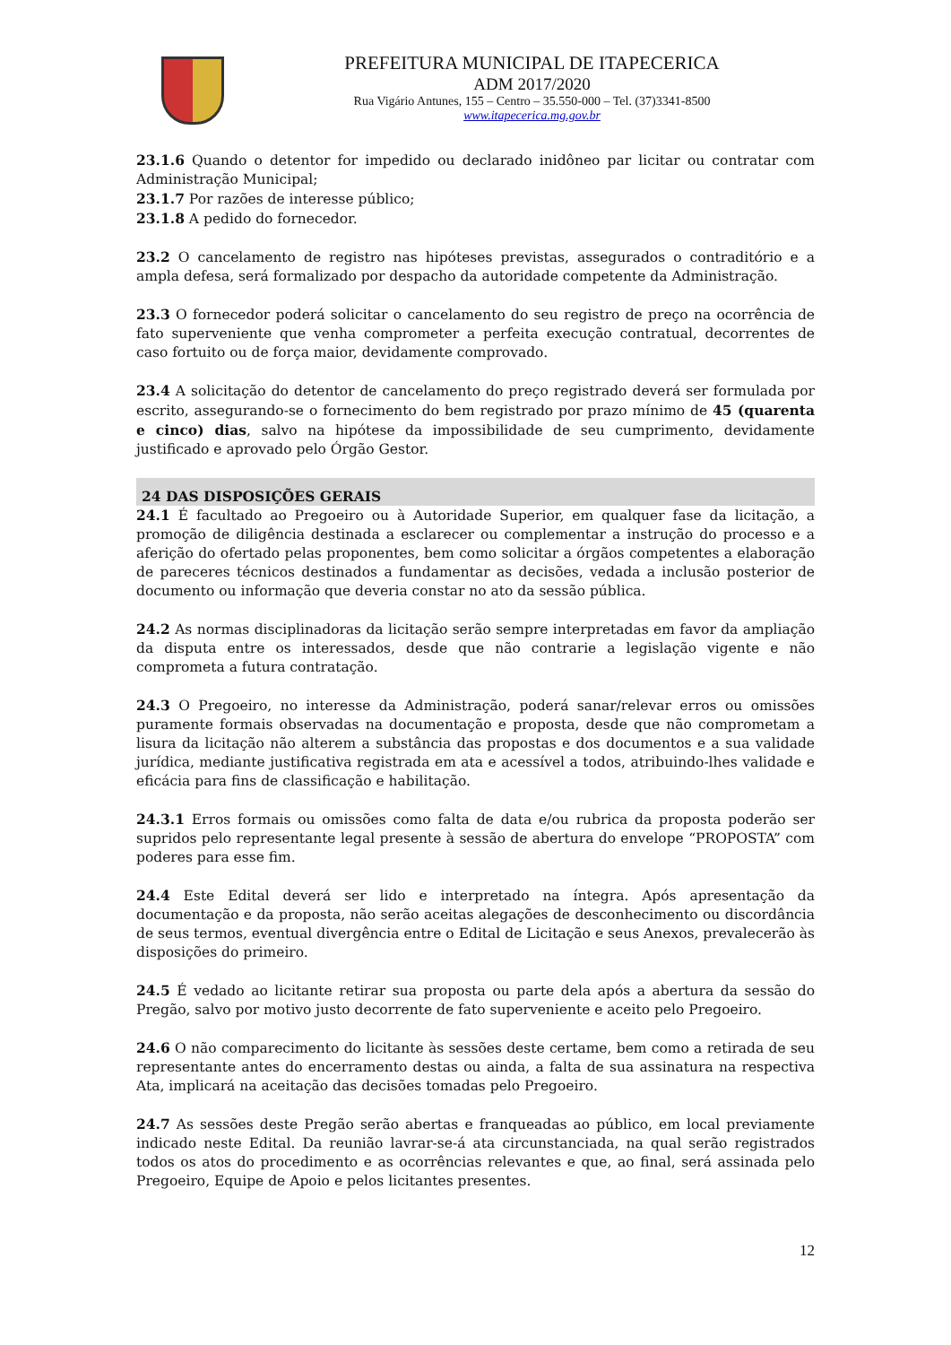PREFEITURA MUNICIPAL DE ITAPECERICA
ADM 2017/2020
Rua Vigário Antunes, 155 – Centro – 35.550-000 – Tel. (37)3341-8500
www.itapecerica.mg.gov.br
23.1.6 Quando o detentor for impedido ou declarado inidôneo par licitar ou contratar com Administração Municipal;
23.1.7 Por razões de interesse público;
23.1.8 A pedido do fornecedor.
23.2 O cancelamento de registro nas hipóteses previstas, assegurados o contraditório e a ampla defesa, será formalizado por despacho da autoridade competente da Administração.
23.3 O fornecedor poderá solicitar o cancelamento do seu registro de preço na ocorrência de fato superveniente que venha comprometer a perfeita execução contratual, decorrentes de caso fortuito ou de força maior, devidamente comprovado.
23.4 A solicitação do detentor de cancelamento do preço registrado deverá ser formulada por escrito, assegurando-se o fornecimento do bem registrado por prazo mínimo de 45 (quarenta e cinco) dias, salvo na hipótese da impossibilidade de seu cumprimento, devidamente justificado e aprovado pelo Órgão Gestor.
24 DAS DISPOSIÇÕES GERAIS
24.1 É facultado ao Pregoeiro ou à Autoridade Superior, em qualquer fase da licitação, a promoção de diligência destinada a esclarecer ou complementar a instrução do processo e a aferição do ofertado pelas proponentes, bem como solicitar a órgãos competentes a elaboração de pareceres técnicos destinados a fundamentar as decisões, vedada a inclusão posterior de documento ou informação que deveria constar no ato da sessão pública.
24.2 As normas disciplinadoras da licitação serão sempre interpretadas em favor da ampliação da disputa entre os interessados, desde que não contrarie a legislação vigente e não comprometa a futura contratação.
24.3 O Pregoeiro, no interesse da Administração, poderá sanar/relevar erros ou omissões puramente formais observadas na documentação e proposta, desde que não comprometam a lisura da licitação não alterem a substância das propostas e dos documentos e a sua validade jurídica, mediante justificativa registrada em ata e acessível a todos, atribuindo-lhes validade e eficácia para fins de classificação e habilitação.
24.3.1 Erros formais ou omissões como falta de data e/ou rubrica da proposta poderão ser supridos pelo representante legal presente à sessão de abertura do envelope “PROPOSTA” com poderes para esse fim.
24.4 Este Edital deverá ser lido e interpretado na íntegra. Após apresentação da documentação e da proposta, não serão aceitas alegações de desconhecimento ou discordância de seus termos, eventual divergência entre o Edital de Licitação e seus Anexos, prevalecerão às disposições do primeiro.
24.5 É vedado ao licitante retirar sua proposta ou parte dela após a abertura da sessão do Pregão, salvo por motivo justo decorrente de fato superveniente e aceito pelo Pregoeiro.
24.6 O não comparecimento do licitante às sessões deste certame, bem como a retirada de seu representante antes do encerramento destas ou ainda, a falta de sua assinatura na respectiva Ata, implicará na aceitação das decisões tomadas pelo Pregoeiro.
24.7 As sessões deste Pregão serão abertas e franqueadas ao público, em local previamente indicado neste Edital. Da reunião lavrar-se-á ata circunstanciada, na qual serão registrados todos os atos do procedimento e as ocorrências relevantes e que, ao final, será assinada pelo Pregoeiro, Equipe de Apoio e pelos licitantes presentes.
12